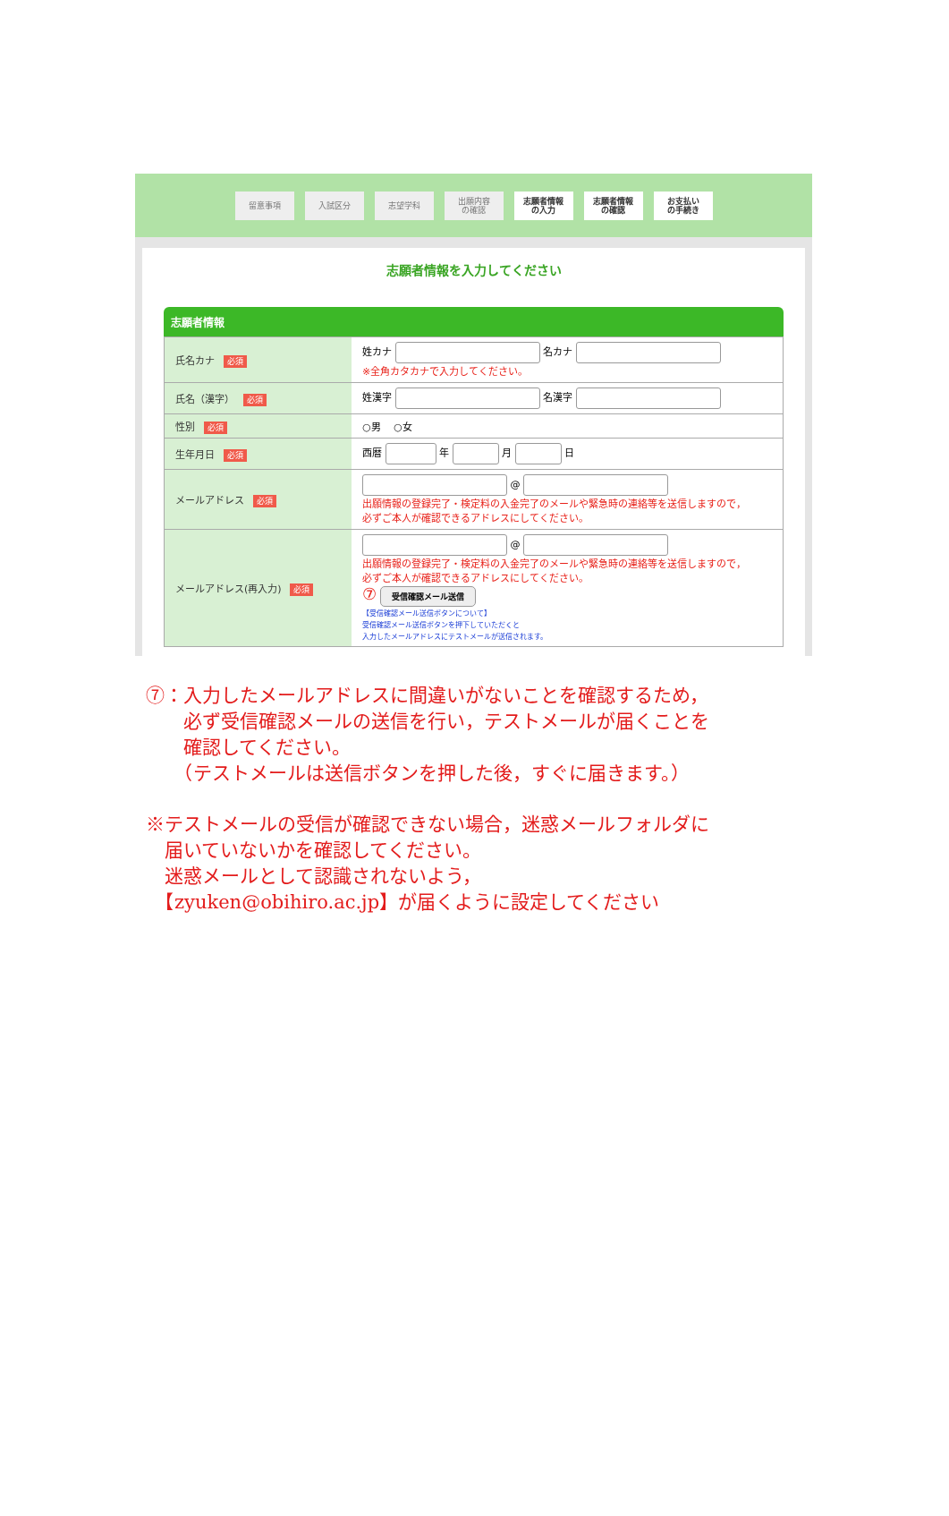留意事項 入試区分 志望学科
出願内容
の確認
志願者情報
の入力
志願者情報
の確認
お支払い
の手続き
志願者情報を入力してください
志願者情報
| 氏名カナ 必須 | 姓カナ 名カナ ※全角カタカナで入力してください。 |
| 氏名（漢字） 必須 | 姓漢字 名漢字 |
| 性別 必須 | ○男 ○女 |
| 生年月日 必須 | 西暦 年 月 日 |
| メールアドレス 必須 | @ 出願情報の登録完了・検定料の入金完了のメールや緊急時の連絡等を送信しますので， 必ずご本人が確認できるアドレスにしてください。 |
| メールアドレス(再入力) 必須 | @ 出願情報の登録完了・検定料の入金完了のメールや緊急時の連絡等を送信しますので， 必ずご本人が確認できるアドレスにしてください。 ⑦ 受信確認メール送信 【受信確認メール送信ボタンについて】 受信確認メール送信ボタンを押下していただくと 入力したメールアドレスにテストメールが送信されます。 |
⑦：入力したメールアドレスに間違いがないことを確認するため，
　　必ず受信確認メールの送信を行い，テストメールが届くことを
　　確認してください。
　　（テストメールは送信ボタンを押した後，すぐに届きます。）
※テストメールの受信が確認できない場合，迷惑メールフォルダに
　届いていないかを確認してください。
　迷惑メールとして認識されないよう，
　【zyuken@obihiro.ac.jp】が届くように設定してください